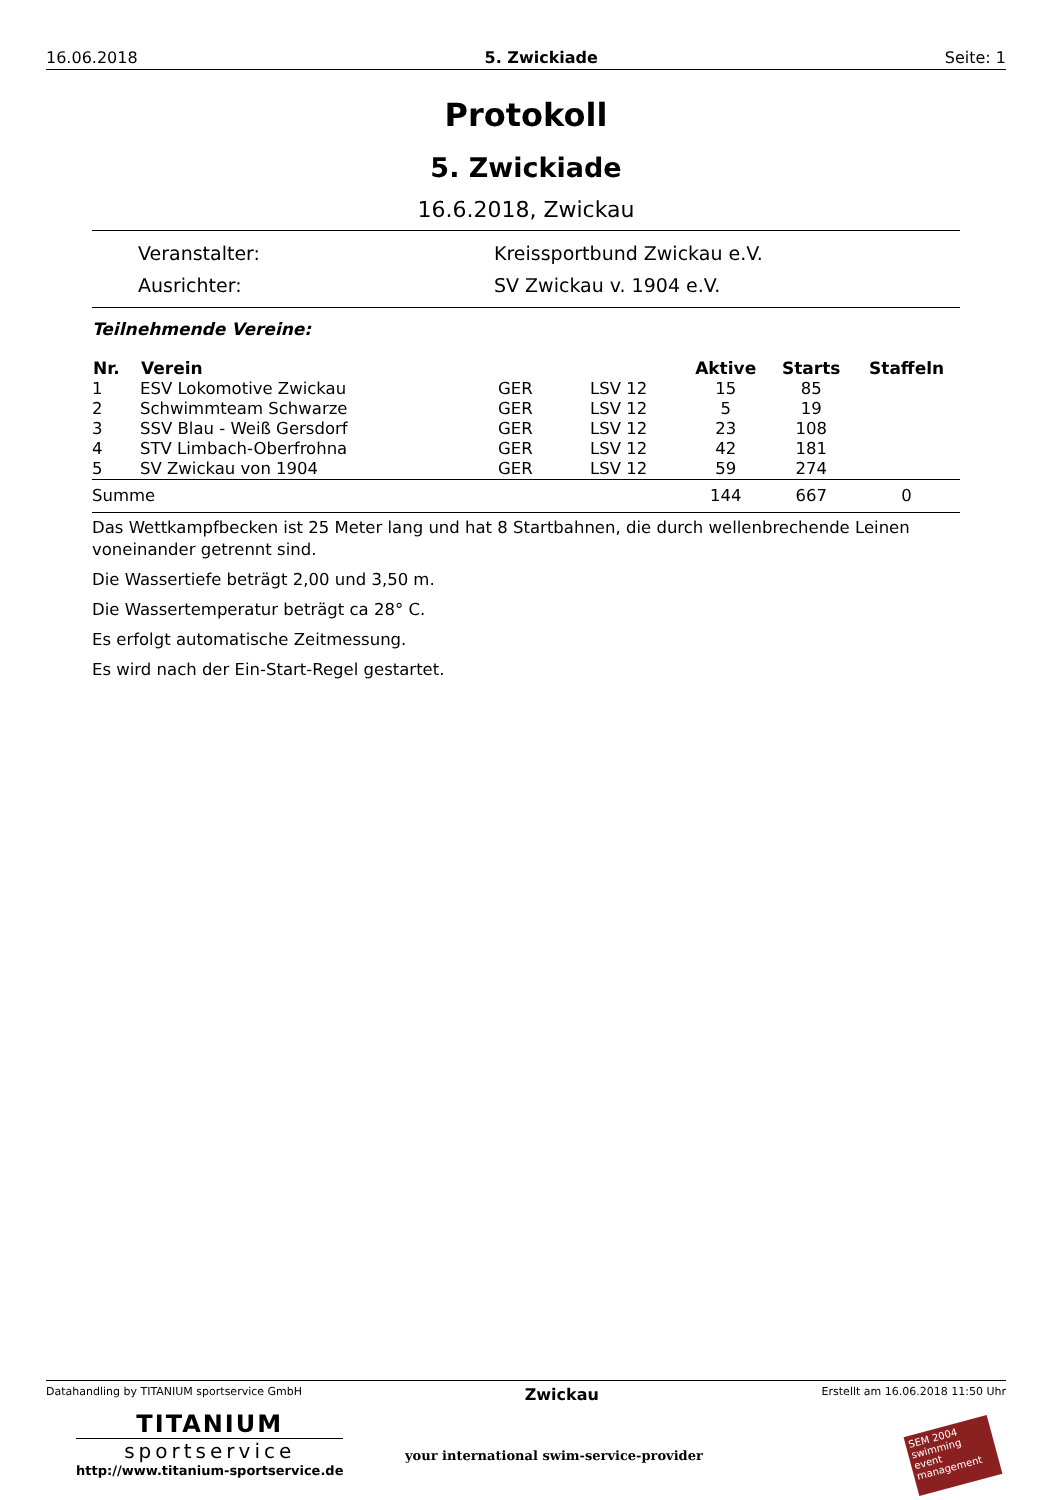16.06.2018 5. Zwickiade Seite: 1
Protokoll
5. Zwickiade
16.6.2018, Zwickau
Veranstalter: Kreissportbund Zwickau e.V.
Ausrichter: SV Zwickau v. 1904 e.V.
Teilnehmende Vereine:
| Nr. | Verein | | | Aktive | Starts | Staffeln |
| --- | --- | --- | --- | --- | --- | --- |
| 1 | ESV Lokomotive Zwickau | GER | LSV 12 | 15 | 85 | |
| 2 | Schwimmteam Schwarze | GER | LSV 12 | 5 | 19 | |
| 3 | SSV Blau - Weiß Gersdorf | GER | LSV 12 | 23 | 108 | |
| 4 | STV Limbach-Oberfrohna | GER | LSV 12 | 42 | 181 | |
| 5 | SV Zwickau von 1904 | GER | LSV 12 | 59 | 274 | |
| Summe | | | | 144 | 667 | 0 |
Das Wettkampfbecken ist 25 Meter lang und hat 8 Startbahnen, die durch wellenbrechende Leinen voneinander getrennt sind.
Die Wassertiefe beträgt 2,00 und 3,50 m.
Die Wassertemperatur beträgt ca 28° C.
Es erfolgt automatische Zeitmessung.
Es wird nach der Ein-Start-Regel gestartet.
Datahandling by TITANIUM sportservice GmbH Zwickau Erstellt am 16.06.2018 11:50 Uhr
TITANIUM
sportservice
http://www.titanium-sportservice.de
your international swim-service-provider
SEM 2004
swimming event management